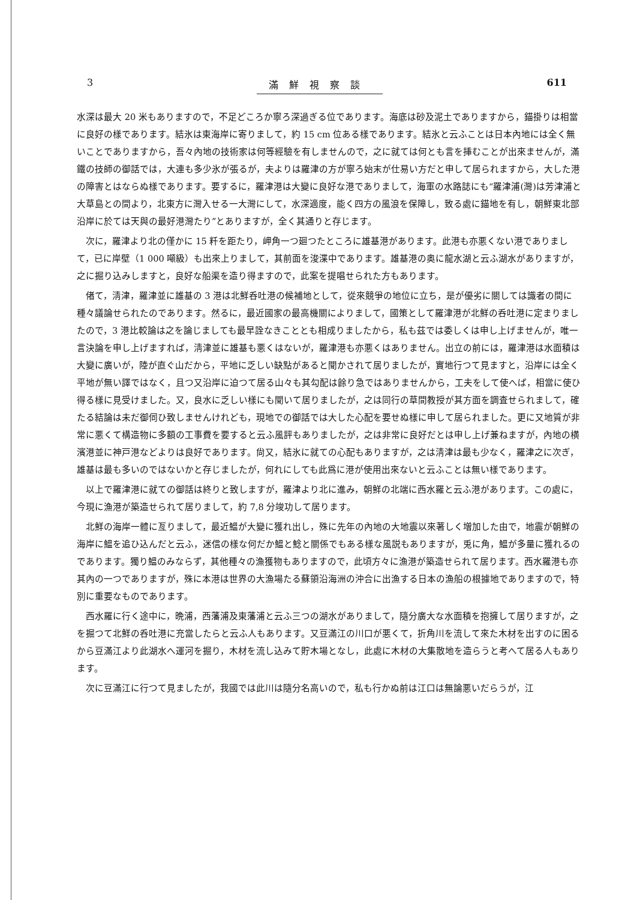3 滿鮮視察談 611
水深は最大 20 米もありますので，不足どころか寧ろ深過ぎる位であります。海底は砂及泥土でありますから，錨掛りは相當に良好の樣であります。結氷は東海岸に寄りまして，約 15 cm 位ある樣であります。結氷と云ふことは日本內地には全く無いことでありますから，吾々內地の技術家は何等經驗を有しませんので，之に就ては何とも言を挿むことが出來ませんが，滿鐵の技師の御話では，大連も多少氷が張るが，夫よりは羅津の方が寧ろ始末が仕易い方だと申して居られますから，大した港の障害とはならぬ樣であります。要するに，羅津港は大變に良好な港でありまして，海軍の水路誌にも“羅津浦(灣)は芳津浦と大草島との間より，北東方に灣入せる一大灣にして，水深適度，能く四方の風浪を保障し，致る處に錨地を有し，朝鮮東北部沿岸に於ては天與の最好港灣たり”とありますが，全く其通りと存じます。
次に，羅津より北の僅かに 15 粁を距たり，岬角一つ廻つたところに雄基港があります。此港も亦悪くない港でありまして，已に岸壁（1 000 噸級）も出來上りまして，其前面を浚渫中であります。雄基港の奥に龍水湖と云ふ湖水がありますが，之に掘り込みしますと，良好な船渠を造り得ますので，此案を提唱せられた方もあります。
偖て，淸津，羅津並に雄基の 3 港は北鮮呑吐港の候補地として，從來競爭の地位に立ち，是が優劣に關しては識者の間に種々議論せられたのであります。然るに，最近國家の最高機關によりまして，國策として羅津港が北鮮の呑吐港に定まりましたので，3 港比較論は之を論じましても最早詮なきこととも相成りましたから，私も茲では委しくは申し上げませんが，唯一言決論を申し上げますれば，淸津並に雄基も悪くはないが，羅津港も亦悪くはありません。出立の前には，羅津港は水面積は大變に廣いが，陸が直ぐ山だから，平地に乏しい缺點があると聞かされて居りましたが，實地行つて見ますと，沿岸には全く平地が無い譯ではなく，且つ又沿岸に迫つて居る山々も其勾配は餘り急ではありませんから，工夫をして使へば，相當に使ひ得る樣に見受けました。又，良水に乏しい樣にも聞いて居りましたが，之は同行の草間教授が其方面を調査せられまして，確たる結論は未だ御伺ひ致しませんけれども，現地での御話では大した心配を要せぬ樣に申して居られました。更に又地質が非常に悪くて構造物に多額の工事費を要すると云ふ風評もありましたが，之は非常に良好だとは申し上げ兼ねますが，內地の横濱港並に神戸港などよりは良好であります。尙又，結氷に就ての心配もありますが，之は淸津は最も少なく，羅津之に次ぎ，雄基は最も多いのではないかと存じましたが，何れにしても此爲に港が使用出來ないと云ふことは無い樣であります。
以上で羅津港に就ての御話は終りと致しますが，羅津より北に進み，朝鮮の北端に西水羅と云ふ港があります。この處に，今現に漁港が築造せられて居りまして，約 7,8 分竣功して居ります。
北鮮の海岸一體に亙りまして，最近鰮が大變に獲れ出し，殊に先年の內地の大地震以來著しく増加した由で，地震が朝鮮の海岸に鰮を追ひ込んだと云ふ，迷信の樣な何だか鰮と鯰と關係でもある樣な風説もありますが，兎に角，鰮が多量に獲れるのであります。獨り鰮のみならず，其他種々の漁獲物もありますので，此頃方々に漁港が築造せられて居ります。西水羅港も亦其內の一つでありますが，殊に本港は世界の大漁場たる蘇領沿海洲の沖合に出漁する日本の漁船の根據地でありますので，特別に重要なものであります。
西水羅に行く途中に，晩浦，西藩浦及東藩浦と云ふ三つの湖水がありまして，隨分廣大な水面積を抱擁して居りますが，之を掘つて北鮮の呑吐港に充當したらと云ふ人もあります。又豆滿江の川口が悪くて，折角川を流して來た木材を出すのに困るから豆滿江より此湖水へ運河を掘り，木材を流し込みて貯木場となし，此處に木材の大集散地を造らうと考へて居る人もあります。
次に豆滿江に行つて見ましたが，我國では此川は隨分名高いので，私も行かぬ前は江口は無論悪いだらうが，江